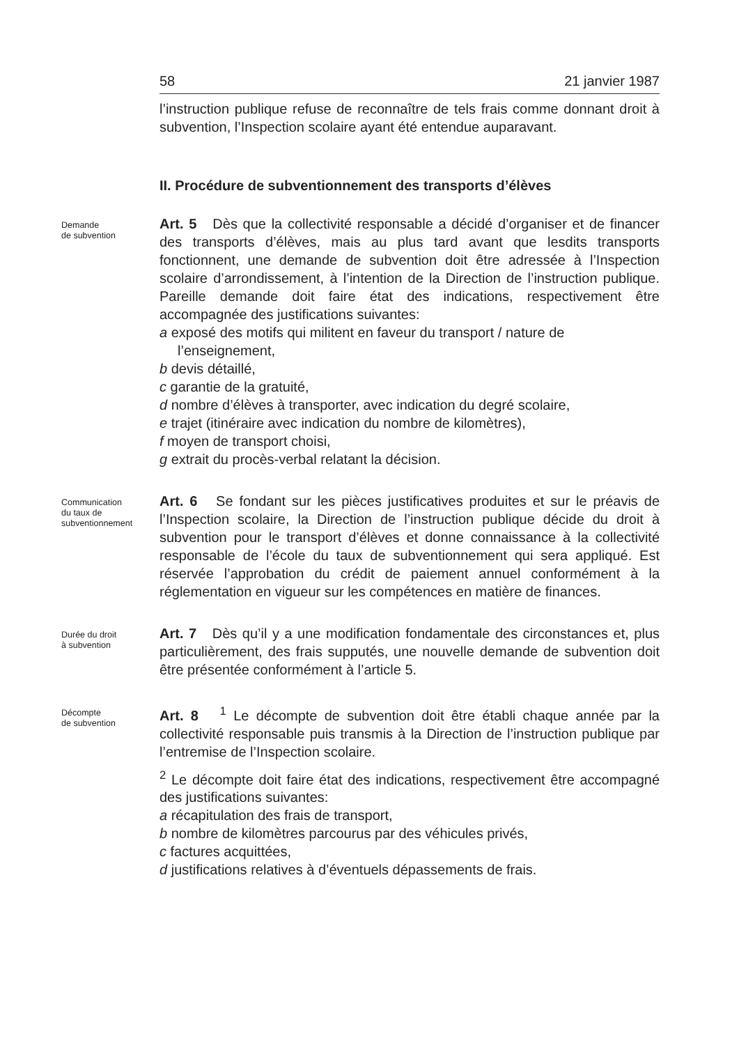58 21 janvier 1987
l’instruction publique refuse de reconnaître de tels frais comme donnant droit à subvention, l’Inspection scolaire ayant été entendue auparavant.
II. Procédure de subventionnement des transports d’élèves
Demande
de subvention
Art. 5 Dès que la collectivité responsable a décidé d’organiser et de financer des transports d’élèves, mais au plus tard avant que lesdits transports fonctionnent, une demande de subvention doit être adressée à l’Inspection scolaire d’arrondissement, à l’intention de la Direction de l’instruction publique. Pareille demande doit faire état des indications, respectivement être accompagnée des justifications suivantes:
a exposé des motifs qui militent en faveur du transport / nature de l’enseignement,
b devis détaillé,
c garantie de la gratuité,
d nombre d’élèves à transporter, avec indication du degré scolaire,
e trajet (itinéraire avec indication du nombre de kilomètres),
f moyen de transport choisi,
g extrait du procès-verbal relatant la décision.
Communication
du taux de
subventionnement
Art. 6 Se fondant sur les pièces justificatives produites et sur le préavis de l’Inspection scolaire, la Direction de l’instruction publique décide du droit à subvention pour le transport d’élèves et donne connaissance à la collectivité responsable de l’école du taux de subventionnement qui sera appliqué. Est réservée l’approbation du crédit de paiement annuel conformément à la réglementation en vigueur sur les compétences en matière de finances.
Durée du droit
à subvention
Art. 7 Dès qu’il y a une modification fondamentale des circonstances et, plus particulièrement, des frais supputés, une nouvelle demande de subvention doit être présentée conformément à l’article 5.
Décompte
de subvention
Art. 8 <sup>1</sup> Le décompte de subvention doit être établi chaque année par la collectivité responsable puis transmis à la Direction de l’instruction publique par l’entremise de l’Inspection scolaire.
<sup>2</sup> Le décompte doit faire état des indications, respectivement être accompagné des justifications suivantes:
a récapitulation des frais de transport,
b nombre de kilomètres parcourus par des véhicules privés,
c factures acquittées,
d justifications relatives à d’éventuels dépassements de frais.